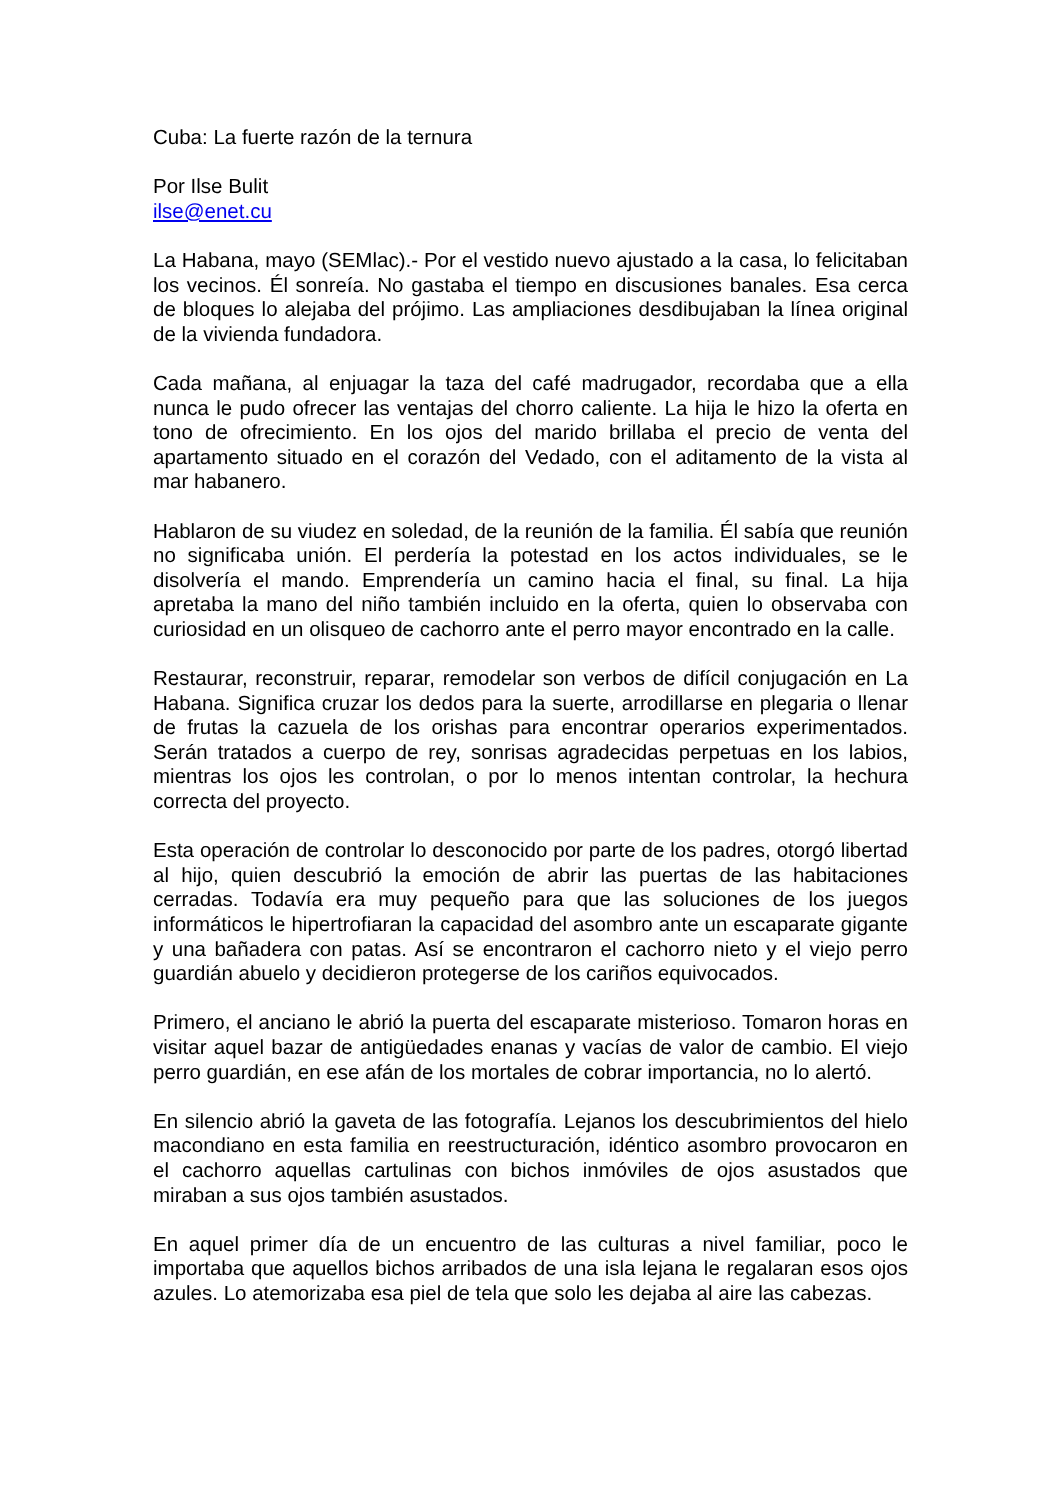Cuba: La fuerte razón de la ternura
Por Ilse Bulit
ilse@enet.cu
La Habana, mayo (SEMlac).- Por el vestido nuevo ajustado a la casa, lo felicitaban los vecinos. Él sonreía. No gastaba el tiempo en discusiones banales. Esa cerca de bloques lo alejaba del prójimo. Las ampliaciones desdibujaban la línea original de la vivienda fundadora.
Cada mañana, al enjuagar la taza del café madrugador, recordaba que a ella nunca le pudo ofrecer las ventajas del chorro caliente. La hija le hizo la oferta en tono de ofrecimiento. En los ojos del marido brillaba el precio de venta del apartamento situado en el corazón del Vedado, con el aditamento de la vista al mar habanero.
Hablaron de su viudez en soledad, de la reunión de la familia. Él sabía que reunión no significaba unión. El perdería la potestad en los actos individuales, se le disolvería el mando. Emprendería un camino hacia el final, su final. La hija apretaba la mano del niño también incluido en la oferta, quien lo observaba con curiosidad en un olisqueo de cachorro ante el perro mayor encontrado en la calle.
Restaurar, reconstruir, reparar, remodelar son verbos de difícil conjugación en La Habana. Significa cruzar los dedos para la suerte, arrodillarse en plegaria o llenar de frutas la cazuela de los orishas para encontrar operarios experimentados. Serán tratados a cuerpo de rey, sonrisas agradecidas perpetuas en los labios, mientras los ojos les controlan, o por lo menos intentan controlar, la hechura correcta del proyecto.
Esta operación de controlar lo desconocido por parte de los padres, otorgó libertad al hijo, quien descubrió la emoción de abrir las puertas de las habitaciones cerradas. Todavía era muy pequeño para que las soluciones de los juegos informáticos le hipertrofiaran la capacidad del asombro ante un escaparate gigante y una bañadera con patas. Así se encontraron el cachorro nieto y el viejo perro guardián abuelo y decidieron protegerse de los cariños equivocados.
Primero, el anciano le abrió la puerta del escaparate misterioso. Tomaron horas en visitar aquel bazar de antigüedades enanas y vacías de valor de cambio. El viejo perro guardián, en ese afán de los mortales de cobrar importancia, no lo alertó.
En silencio abrió la gaveta de las fotografía. Lejanos los descubrimientos del hielo macondiano en esta familia en reestructuración, idéntico asombro provocaron en el cachorro aquellas cartulinas con bichos inmóviles de ojos asustados que miraban a sus ojos también asustados.
En aquel primer día de un encuentro de las culturas a nivel familiar, poco le importaba que aquellos bichos arribados de una isla lejana le regalaran esos ojos azules. Lo atemorizaba esa piel de tela que solo les dejaba al aire las cabezas.